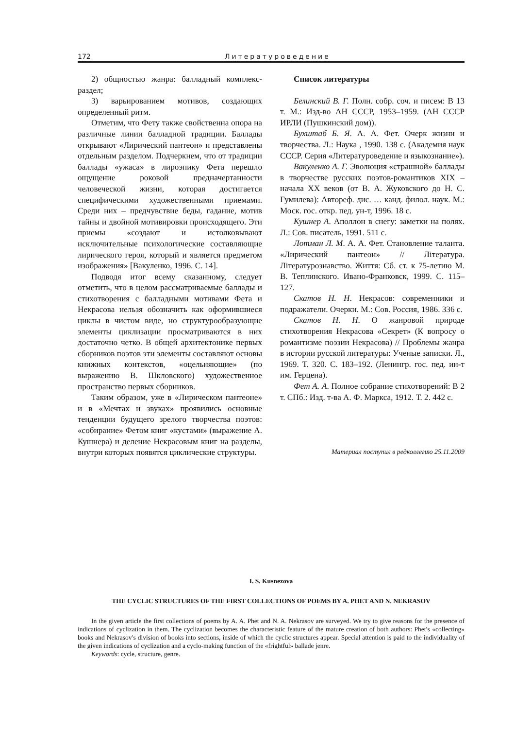172 Литературоведение
2) общностью жанра: балладный комплекс-раздел;
3) варьированием мотивов, создающих определенный ритм.
Отметим, что Фету также свойственна опора на различные линии балладной традиции. Баллады открывают «Лирический пантеон» и представлены отдельным разделом. Подчеркнем, что от традиции баллады «ужаса» в лироэпику Фета перешло ощущение роковой предначертанности человеческой жизни, которая достигается специфическими художественными приемами. Среди них – предчувствие беды, гадание, мотив тайны и двойной мотивировки происходящего. Эти приемы «создают и истолковывают исключительные психологические составляющие лирического героя, который и является предметом изображения» [Вакуленко, 1996. С. 14].
Подводя итог всему сказанному, следует отметить, что в целом рассматриваемые баллады и стихотворения с балладными мотивами Фета и Некрасова нельзя обозначить как оформившиеся циклы в чистом виде, но структурообразующие элементы циклизации просматриваются в них достаточно четко. В общей архитектонике первых сборников поэтов эти элементы составляют основы книжных контекстов, «оцельняющие» (по выражению В. Шкловского) художественное пространство первых сборников.
Таким образом, уже в «Лирическом пантеоне» и в «Мечтах и звуках» проявились основные тенденции будущего зрелого творчества поэтов: «собирание» Фетом книг «кустами» (выражение А. Кушнера) и деление Некрасовым книг на разделы, внутри которых появятся циклические структуры.
Список литературы
Белинский В. Г. Полн. собр. соч. и писем: В 13 т. М.: Изд-во АН СССР, 1953–1959. (АН СССР ИРЛИ (Пушкинский дом)).
Бухштаб Б. Я. А. А. Фет. Очерк жизни и творчества. Л.: Наука , 1990. 138 с. (Академия наук СССР. Серия «Литературоведение и языкознание»).
Вакуленко А. Г. Эволюция «страшной» баллады в творчестве русских поэтов-романтиков XIX – начала XX веков (от В. А. Жуковского до Н. С. Гумилева): Автореф. дис. … канд. филол. наук. М.: Моск. гос. откр. пед. ун-т, 1996. 18 с.
Кушнер А. Аполлон в снегу: заметки на полях. Л.: Сов. писатель, 1991. 511 с.
Лотман Л. М. А. А. Фет. Становление таланта. «Лирический пантеон» // Література. Літературознавство. Життя: Сб. ст. к 75-летию М. В. Теплинского. Ивано-Франковск, 1999. С. 115–127.
Скатов Н. Н. Некрасов: современники и подражатели. Очерки. М.: Сов. Россия, 1986. 336 с.
Скатов Н. Н. О жанровой природе стихотворения Некрасова «Секрет» (К вопросу о романтизме поэзии Некрасова) // Проблемы жанра в истории русской литературы: Ученые записки. Л., 1969. Т. 320. С. 183–192. (Ленингр. гос. пед. ин-т им. Герцена).
Фет А. А. Полное собрание стихотворений: В 2 т. СПб.: Изд. т-ва А. Ф. Маркса, 1912. Т. 2. 442 с.
Материал поступил в редколлегию 25.11.2009
I. S. Kusnezova
THE CYCLIC STRUCTURES OF THE FIRST COLLECTIONS OF POEMS BY A. PHET AND N. NEKRASOV
In the given article the first collections of poems by A. A. Phet and N. A. Nekrasov are surveyed. We try to give reasons for the presence of indications of cyclization in them. The cyclization becomes the characteristic feature of the mature creation of both authors: Phet′s «collecting» books and Nekrasov′s division of books into sections, inside of which the cyclic structures appear. Special attention is paid to the individuality of the given indications of cyclization and a cyclo-making function of the «frightful» ballade jenre.
Keywords: cycle, structure, genre.